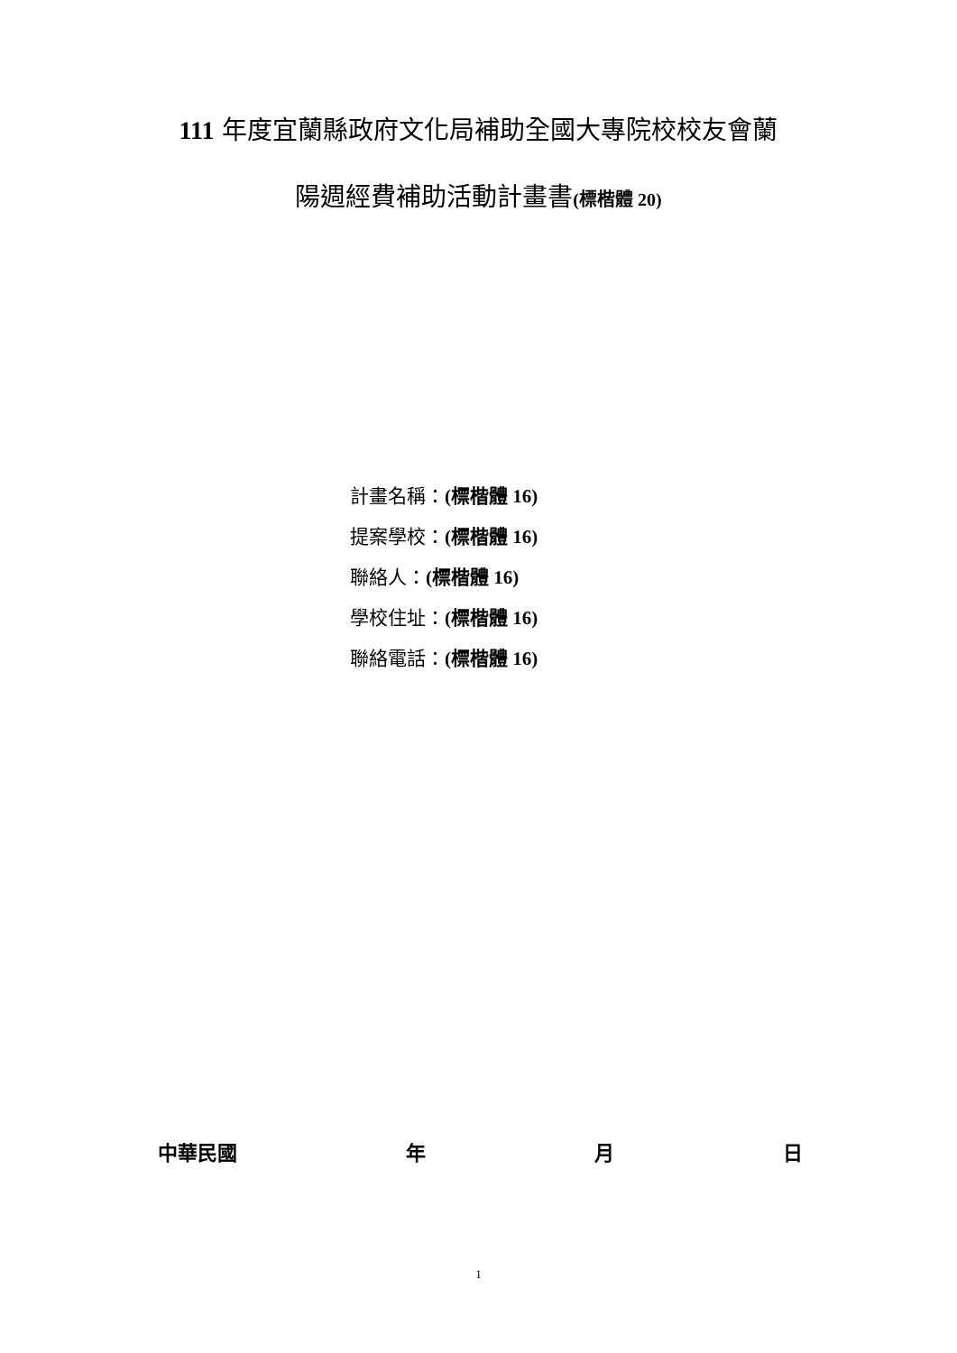111 年度宜蘭縣政府文化局補助全國大專院校校友會蘭
陽週經費補助活動計畫書(標楷體 20)
計畫名稱：(標楷體 16)
提案學校：(標楷體 16)
聯絡人：(標楷體 16)
學校住址：(標楷體 16)
聯絡電話：(標楷體 16)
中華民國 年 月 日
1